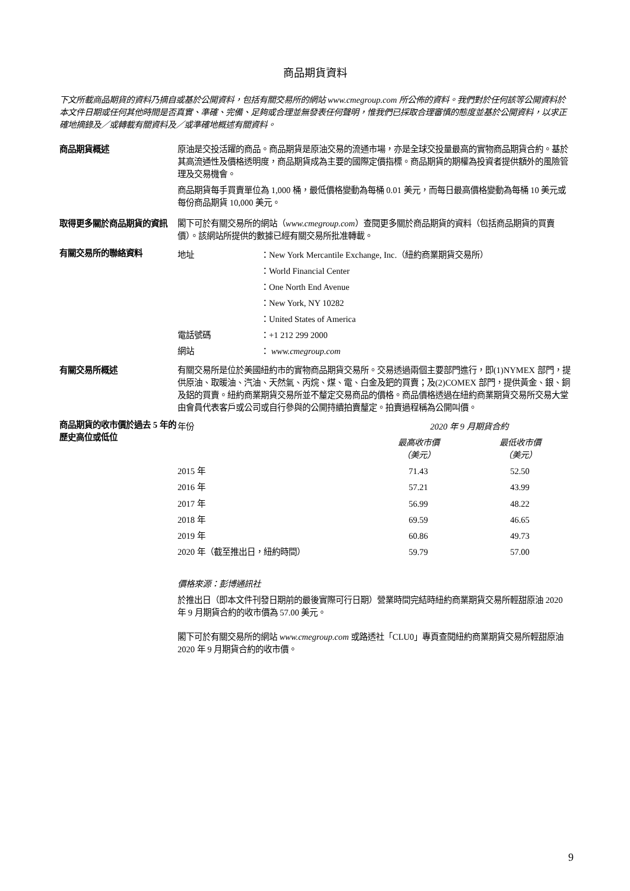商品期貨資料
下文所載商品期貨的資料乃摘自或基於公開資料，包括有關交易所的網站 www.cmegroup.com 所公佈的資料。我們對於任何該等公開資料於本文件日期或任何其他時間是否真實、準確、完備、足夠或合理並無發表任何聲明，惟我們已採取合理審慎的態度並基於公開資料，以求正確地摘錄及／或轉載有關資料及／或準確地概述有關資料。
商品期貨概述 原油是交投活躍的商品。商品期貨是原油交易的流通市場，亦是全球交投量最高的實物商品期貨合約。基於其高流通性及價格透明度，商品期貨成為主要的國際定價指標。商品期貨的期權為投資者提供額外的風險管理及交易機會。
商品期貨每手買賣單位為 1,000 桶，最低價格變動為每桶 0.01 美元，而每日最高價格變動為每桶 10 美元或每份商品期貨 10,000 美元。
取得更多關於商品期貨的資訊 閣下可於有關交易所的網站（www.cmegroup.com）查閱更多關於商品期貨的資料（包括商品期貨的買賣價）。該網站所提供的數據已經有關交易所批准轉載。
有關交易所的聯絡資料
| 地址 | ：New York Mercantile Exchange, Inc.（紐約商業期貨交易所） |
| | ：World Financial Center |
| | ：One North End Avenue |
| | ：New York, NY 10282 |
| | ：United States of America |
| 電話號碼 | ：+1 212 299 2000 |
| 網站 | ： www.cmegroup.com |
有關交易所概述 有關交易所是位於美國紐約市的實物商品期貨交易所。交易透過兩個主要部門進行，即(1)NYMEX 部門，提供原油、取暖油、汽油、天然氣、丙烷、煤、電、白金及鈀的買賣；及(2)COMEX 部門，提供黃金、銀、銅及鋁的買賣。紐約商業期貨交易所並不釐定交易商品的價格。商品價格透過在紐約商業期貨交易所交易大堂由會員代表客戶或公司或自行參與的公開持續拍賣釐定。拍賣過程稱為公開叫價。
商品期貨的收市價於過去 5 年的歷史高位或低位
| 年份 | 2020 年 9 月期貨合約 | |
| | 最高收市價 （美元） | 最低收市價 （美元） |
| 2015 年 | 71.43 | 52.50 |
| 2016 年 | 57.21 | 43.99 |
| 2017 年 | 56.99 | 48.22 |
| 2018 年 | 69.59 | 46.65 |
| 2019 年 | 60.86 | 49.73 |
| 2020 年（截至推出日，紐約時間） | 59.79 | 57.00 |
價格來源：彭博通訊社
於推出日（即本文件刊發日期前的最後實際可行日期）營業時間完結時紐約商業期貨交易所輕甜原油 2020 年 9 月期貨合約的收市價為 57.00 美元。
閣下可於有關交易所的網站 www.cmegroup.com 或路透社「CLU0」專頁查閱紐約商業期貨交易所輕甜原油 2020 年 9 月期貨合約的收市價。
9